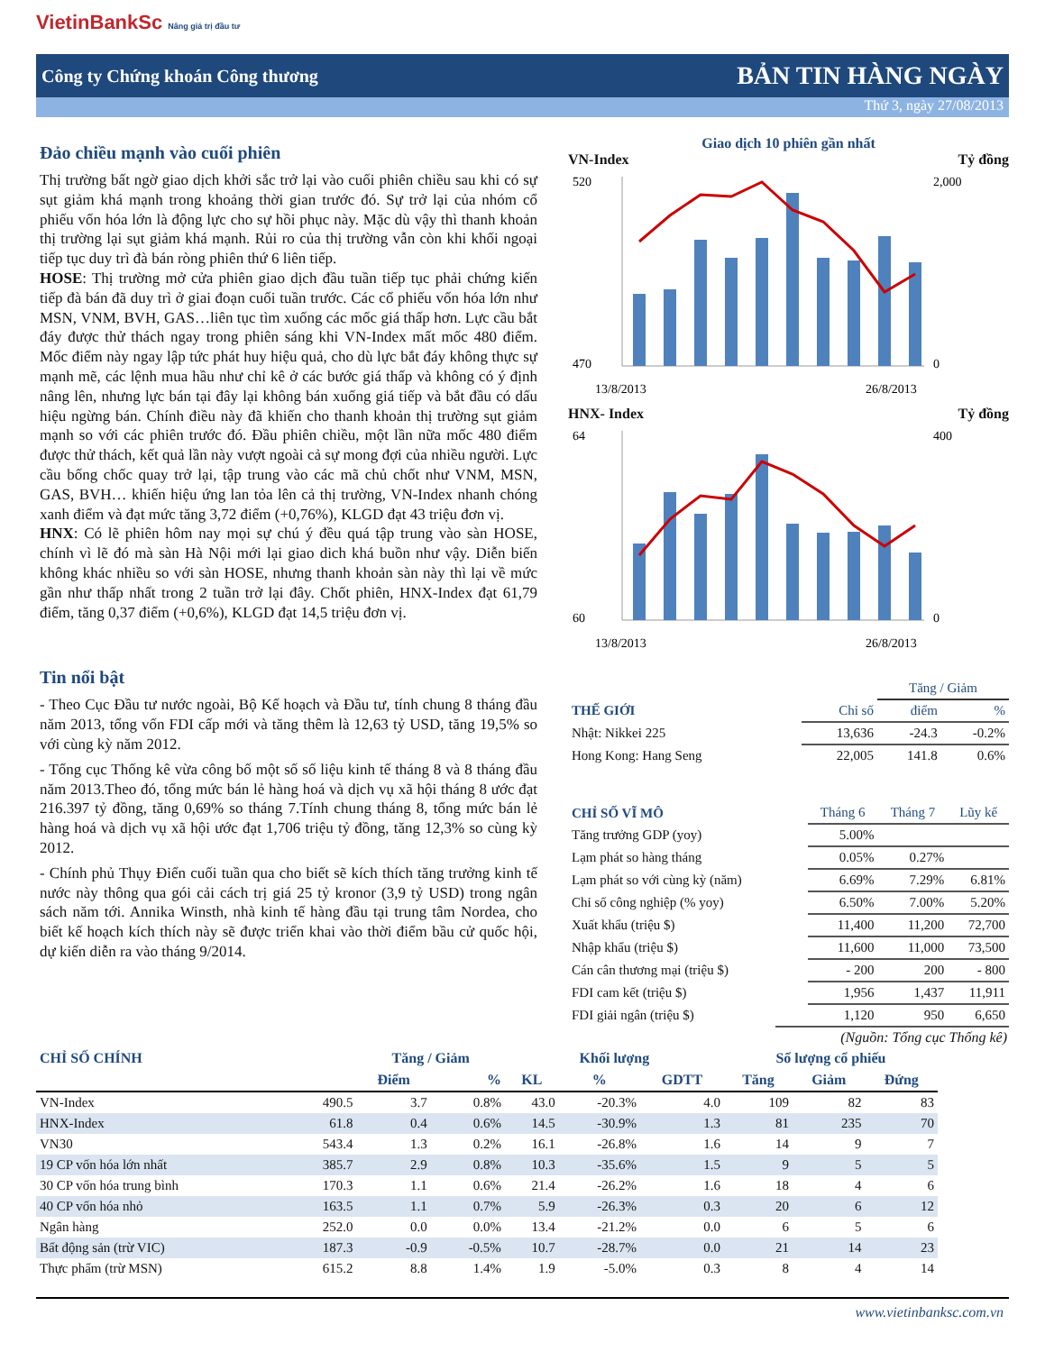VietinBankSc Nâng giá trị đầu tư
Công ty Chứng khoán Công thương BẢN TIN HÀNG NGÀY
Thứ 3, ngày 27/08/2013
Đảo chiều mạnh vào cuối phiên
Thị trường bất ngờ giao dịch khởi sắc trở lại vào cuối phiên chiều sau khi có sự sụt giảm khá mạnh trong khoảng thời gian trước đó. Sự trở lại của nhóm cổ phiếu vốn hóa lớn là động lực cho sự hồi phục này. Mặc dù vậy thì thanh khoản thị trường lại sụt giảm khá mạnh. Rủi ro của thị trường vẫn còn khi khối ngoại tiếp tục duy trì đà bán ròng phiên thứ 6 liên tiếp.
HOSE: Thị trường mở cửa phiên giao dịch đầu tuần tiếp tục phải chứng kiến tiếp đà bán đã duy trì ở giai đoạn cuối tuần trước. Các cổ phiếu vốn hóa lớn như MSN, VNM, BVH, GAS…liên tục tìm xuống các mốc giá thấp hơn. Lực cầu bắt đáy được thử thách ngay trong phiên sáng khi VN-Index mất mốc 480 điểm. Mốc điểm này ngay lập tức phát huy hiệu quả, cho dù lực bắt đáy không thực sự mạnh mẽ, các lệnh mua hầu như chỉ kê ở các bước giá thấp và không có ý định nâng lên, nhưng lực bán tại đây lại không bán xuống giá tiếp và bắt đầu có dấu hiệu ngừng bán. Chính điều này đã khiến cho thanh khoản thị trường sụt giảm mạnh so với các phiên trước đó. Đầu phiên chiều, một lần nữa mốc 480 điểm được thử thách, kết quả lần này vượt ngoài cả sự mong đợi của nhiều người. Lực cầu bống chốc quay trở lại, tập trung vào các mã chủ chốt như VNM, MSN, GAS, BVH… khiến hiệu ứng lan tỏa lên cả thị trường, VN-Index nhanh chóng xanh điểm và đạt mức tăng 3,72 điểm (+0,76%), KLGD đạt 43 triệu đơn vị.
HNX: Có lẽ phiên hôm nay mọi sự chú ý đều quá tập trung vào sàn HOSE, chính vì lẽ đó mà sàn Hà Nội mới lại giao dich khá buồn như vậy. Diễn biến không khác nhiều so với sàn HOSE, nhưng thanh khoản sàn này thì lại về mức gần như thấp nhất trong 2 tuần trở lại đây. Chốt phiên, HNX-Index đạt 61,79 điểm, tăng 0,37 điểm (+0,6%), KLGD đạt 14,5 triệu đơn vị.
Tin nổi bật
- Theo Cục Đầu tư nước ngoài, Bộ Kế hoạch và Đầu tư, tính chung 8 tháng đầu năm 2013, tổng vốn FDI cấp mới và tăng thêm là 12,63 tỷ USD, tăng 19,5% so với cùng kỳ năm 2012.
- Tổng cục Thống kê vừa công bố một số số liệu kinh tế tháng 8 và 8 tháng đầu năm 2013.Theo đó, tổng mức bán lẻ hàng hoá và dịch vụ xã hội tháng 8 ước đạt 216.397 tỷ đồng, tăng 0,69% so tháng 7.Tính chung tháng 8, tổng mức bán lẻ hàng hoá và dịch vụ xã hội ước đạt 1,706 triệu tỷ đồng, tăng 12,3% so cùng kỳ 2012.
- Chính phủ Thụy Điển cuối tuần qua cho biết sẽ kích thích tăng trưởng kinh tế nước này thông qua gói cải cách trị giá 25 tỷ kronor (3,9 tỷ USD) trong ngân sách năm tới. Annika Winsth, nhà kinh tế hàng đầu tại trung tâm Nordea, cho biết kế hoạch kích thích này sẽ được triển khai vào thời điểm bầu cử quốc hội, dự kiến diễn ra vào tháng 9/2014.
Giao dịch 10 phiên gần nhất
VN-Index Tỷ đồng
470
520
2,000
0
13/8/2013
26/8/2013
HNX- Index Tỷ đồng
60
64
400
0
13/8/2013
26/8/2013
| | | Tăng / Giảm | |
| --- | --- | --- | --- |
| THẾ GIỚI | Chỉ số | điểm | % |
| Nhật: Nikkei 225 | 13,636 | -24.3 | -0.2% |
| Hong Kong: Hang Seng | 22,005 | 141.8 | 0.6% |
| CHỈ SỐ VĨ MÔ | Tháng 6 | Tháng 7 | Lũy kế |
| --- | --- | --- | --- |
| Tăng trưởng GDP (yoy) | 5.00% | | |
| Lạm phát so hàng tháng | 0.05% | 0.27% | |
| Lạm phát so với cùng kỳ (năm) | 6.69% | 7.29% | 6.81% |
| Chỉ số công nghiệp (% yoy) | 6.50% | 7.00% | 5.20% |
| Xuất khẩu (triệu $) | 11,400 | 11,200 | 72,700 |
| Nhập khẩu (triệu $) | 11,600 | 11,000 | 73,500 |
| Cán cân thương mại (triệu $) | - 200 | 200 | - 800 |
| FDI cam kết (triệu $) | 1,956 | 1,437 | 11,911 |
| FDI giải ngân (triệu $) | 1,120 | 950 | 6,650 |
(Nguồn: Tổng cục Thống kê)
| CHỈ SỐ CHÍNH | | Tăng / Giảm | | Khối lượng | | | Số lượng cổ phiếu | | |
| --- | --- | --- | --- | --- | --- | --- | --- | --- | --- |
| | | Điểm | % | KL | % | GDTT | Tăng | Giảm | Đứng |
| VN-Index | 490.5 | 3.7 | 0.8% | 43.0 | -20.3% | 4.0 | 109 | 82 | 83 |
| HNX-Index | 61.8 | 0.4 | 0.6% | 14.5 | -30.9% | 1.3 | 81 | 235 | 70 |
| VN30 | 543.4 | 1.3 | 0.2% | 16.1 | -26.8% | 1.6 | 14 | 9 | 7 |
| 19 CP vốn hóa lớn nhất | 385.7 | 2.9 | 0.8% | 10.3 | -35.6% | 1.5 | 9 | 5 | 5 |
| 30 CP vốn hóa trung bình | 170.3 | 1.1 | 0.6% | 21.4 | -26.2% | 1.6 | 18 | 4 | 6 |
| 40 CP vốn hóa nhỏ | 163.5 | 1.1 | 0.7% | 5.9 | -26.3% | 0.3 | 20 | 6 | 12 |
| Ngân hàng | 252.0 | 0.0 | 0.0% | 13.4 | -21.2% | 0.0 | 6 | 5 | 6 |
| Bất động sản (trừ VIC) | 187.3 | -0.9 | -0.5% | 10.7 | -28.7% | 0.0 | 21 | 14 | 23 |
| Thực phẩm (trừ MSN) | 615.2 | 8.8 | 1.4% | 1.9 | -5.0% | 0.3 | 8 | 4 | 14 |
www.vietinbanksc.com.vn